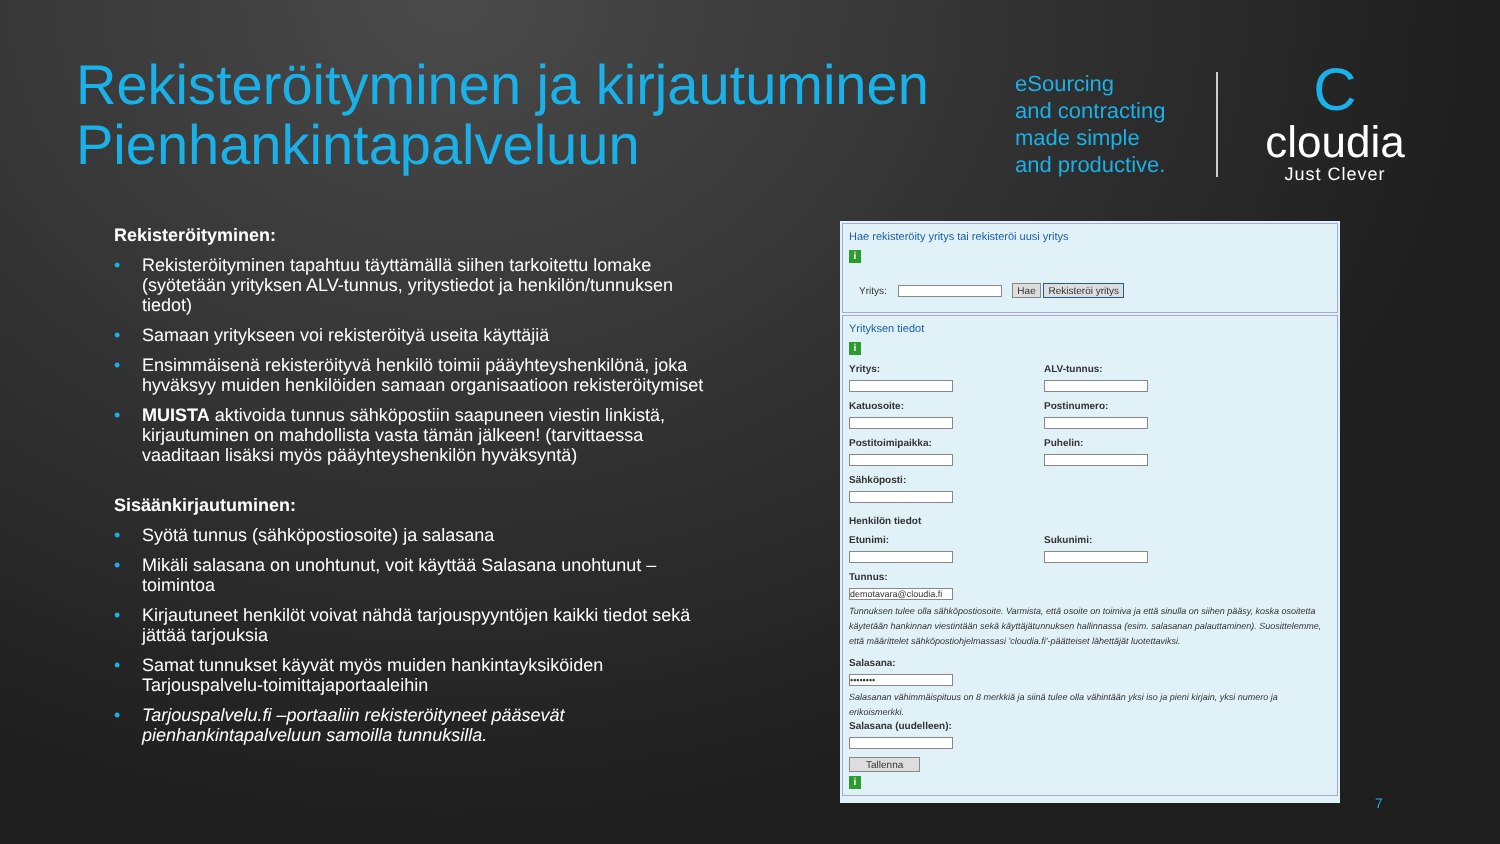Rekisteröityminen ja kirjautuminen
Pienhankintapalveluun
eSourcing
and contracting
made simple
and productive.
C
cloudia
Just Clever
Rekisteröityminen:
• Rekisteröityminen tapahtuu täyttämällä siihen tarkoitettu lomake (syötetään yrityksen ALV-tunnus, yritystiedot ja henkilön/tunnuksen tiedot)
• Samaan yritykseen voi rekisteröityä useita käyttäjiä
• Ensimmäisenä rekisteröityvä henkilö toimii pääyhteyshenkilönä, joka hyväksyy muiden henkilöiden samaan organisaatioon rekisteröitymiset
• MUISTA aktivoida tunnus sähköpostiin saapuneen viestin linkistä, kirjautuminen on mahdollista vasta tämän jälkeen! (tarvittaessa vaaditaan lisäksi myös pääyhteyshenkilön hyväksyntä)
Sisäänkirjautuminen:
• Syötä tunnus (sähköpostiosoite) ja salasana
• Mikäli salasana on unohtunut, voit käyttää Salasana unohtunut –toimintoa
• Kirjautuneet henkilöt voivat nähdä tarjouspyyntöjen kaikki tiedot sekä jättää tarjouksia
• Samat tunnukset käyvät myös muiden hankintayksiköiden Tarjouspalvelu-toimittajaportaaleihin
• Tarjouspalvelu.fi –portaaliin rekisteröityneet pääsevät pienhankintapalveluun samoilla tunnuksilla.
Hae rekisteröity yritys tai rekisteröi uusi yritys
i
Yritys: Hae Rekisteröi yritys
Yrityksen tiedot
i
Yritys: ALV-tunnus:
Katuosoite: Postinumero:
Postitoimipaikka: Puhelin:
Sähköposti:
Henkilön tiedot
Etunimi: Sukunimi:
Tunnus:
demotavara@cloudia.fi
Tunnuksen tulee olla sähköpostiosoite. Varmista, että osoite on toimiva ja että sinulla on siihen pääsy, koska osoitetta käytetään hankinnan viestintään sekä käyttäjätunnuksen hallinnassa (esim. salasanan palauttaminen). Suosittelemme, että määrittelet sähköpostiohjelmassasi 'cloudia.fi'-päätteiset lähettäjät luotettaviksi.
Salasana:
••••••••
Salasanan vähimmäispituus on 8 merkkiä ja siinä tulee olla vähintään yksi iso ja pieni kirjain, yksi numero ja erikoismerkki.
Salasana (uudelleen):
Tallenna
i
7